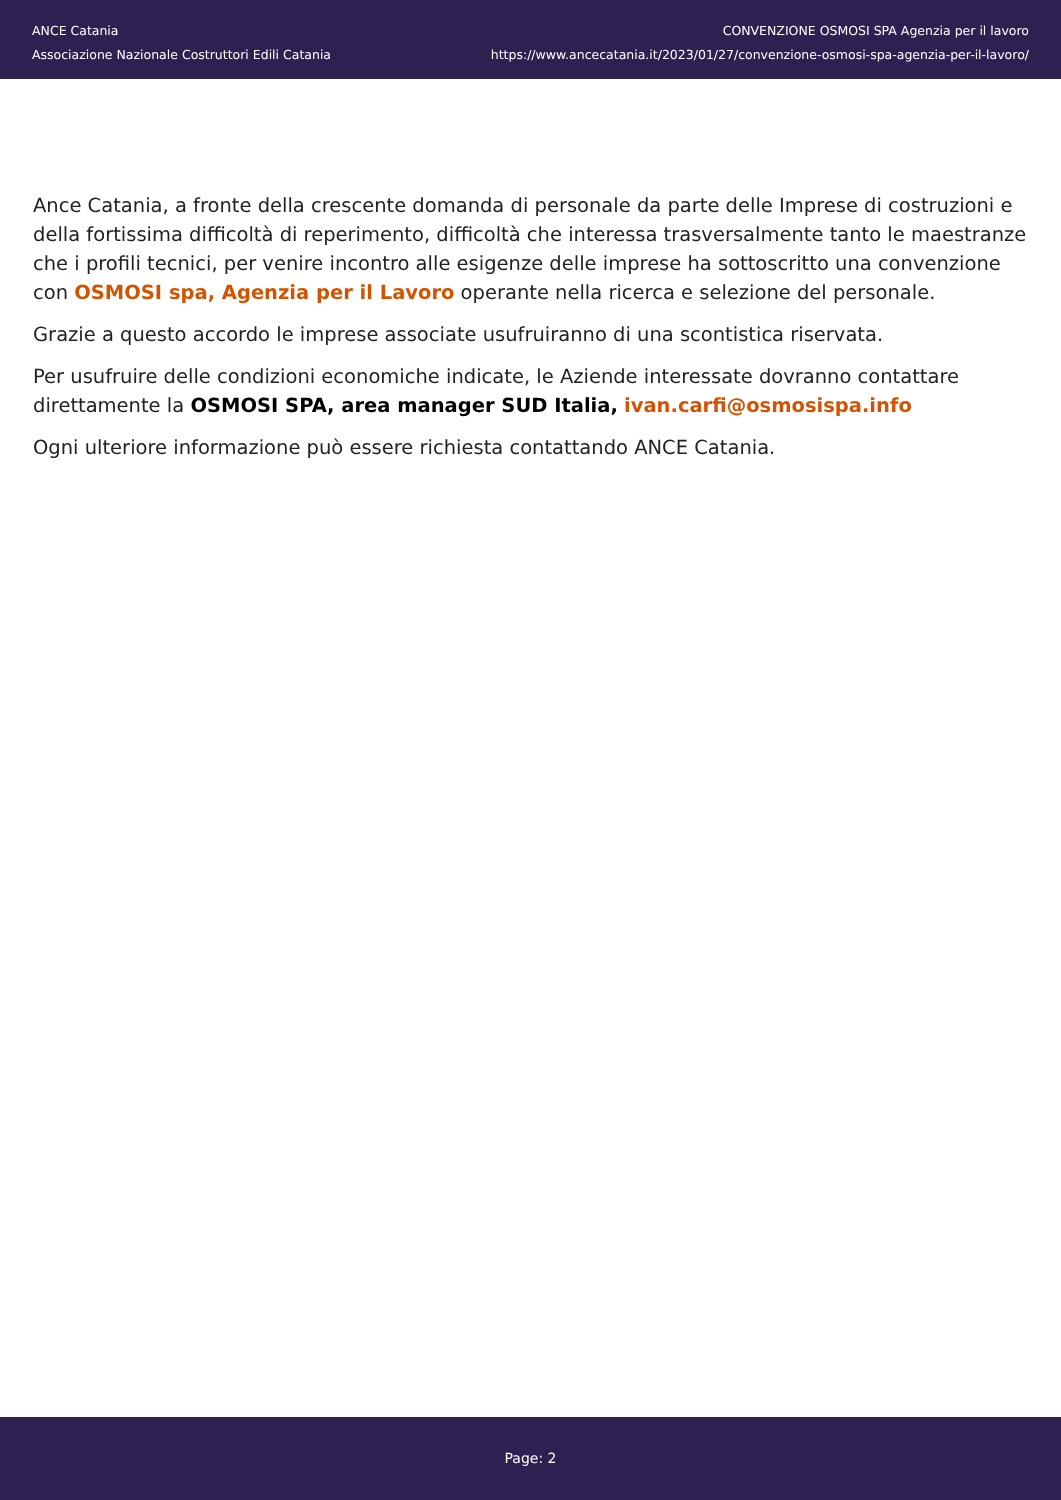ANCE Catania
Associazione Nazionale Costruttori Edili Catania
CONVENZIONE OSMOSI SPA Agenzia per il lavoro
https://www.ancecatania.it/2023/01/27/convenzione-osmosi-spa-agenzia-per-il-lavoro/
Ance Catania, a fronte della crescente domanda di personale da parte delle Imprese di costruzioni e della fortissima difficoltà di reperimento, difficoltà che interessa trasversalmente tanto le maestranze che i profili tecnici, per venire incontro alle esigenze delle imprese ha sottoscritto una convenzione con OSMOSI spa, Agenzia per il Lavoro operante nella ricerca e selezione del personale.
Grazie a questo accordo le imprese associate usufruiranno di una scontistica riservata.
Per usufruire delle condizioni economiche indicate, le Aziende interessate dovranno contattare direttamente la OSMOSI SPA, area manager SUD Italia, ivan.carfi@osmosispa.info
Ogni ulteriore informazione può essere richiesta contattando ANCE Catania.
Page: 2